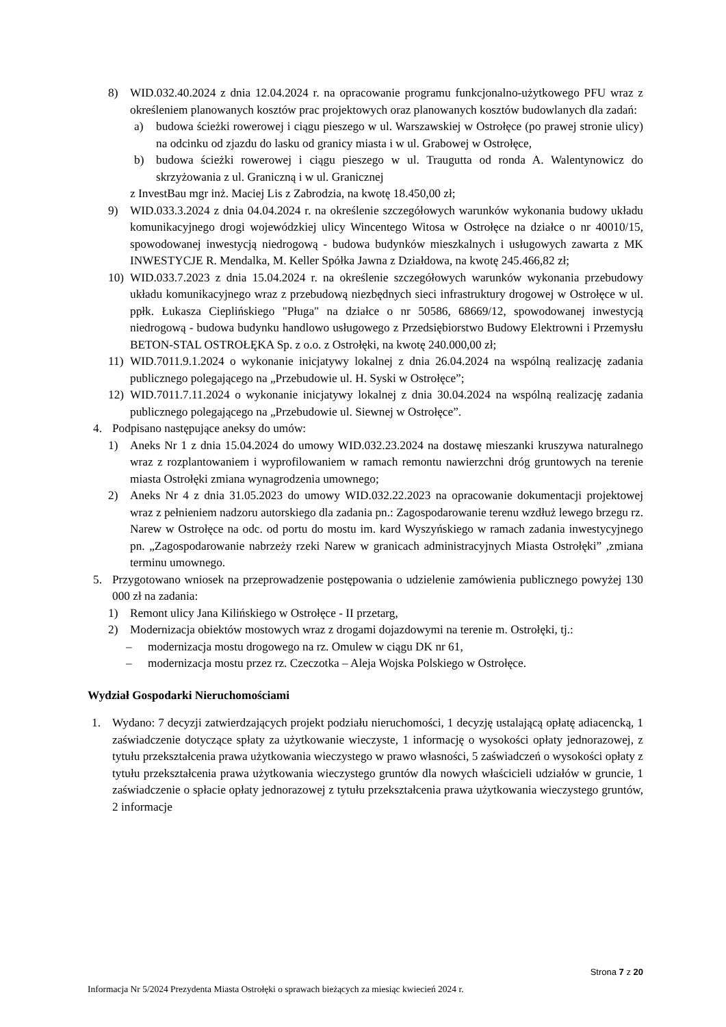8) WID.032.40.2024 z dnia 12.04.2024 r. na opracowanie programu funkcjonalno-użytkowego PFU wraz z określeniem planowanych kosztów prac projektowych oraz planowanych kosztów budowlanych dla zadań:
a) budowa ścieżki rowerowej i ciągu pieszego w ul. Warszawskiej w Ostrołęce (po prawej stronie ulicy) na odcinku od zjazdu do lasku od granicy miasta i w ul. Grabowej w Ostrołęce,
b) budowa ścieżki rowerowej i ciągu pieszego w ul. Traugutta od ronda A. Walentynowicz do skrzyżowania z ul. Graniczną i w ul. Granicznej
z InvestBau mgr inż. Maciej Lis z Zabrodzia, na kwotę 18.450,00 zł;
9) WID.033.3.2024 z dnia 04.04.2024 r. na określenie szczegółowych warunków wykonania budowy układu komunikacyjnego drogi wojewódzkiej ulicy Wincentego Witosa w Ostrołęce na działce o nr 40010/15, spowodowanej inwestycją niedrogową - budowa budynków mieszkalnych i usługowych zawarta z MK INWESTYCJE R. Mendalka, M. Keller Spółka Jawna z Działdowa, na kwotę 245.466,82 zł;
10) WID.033.7.2023 z dnia 15.04.2024 r. na określenie szczegółowych warunków wykonania przebudowy układu komunikacyjnego wraz z przebudową niezbędnych sieci infrastruktury drogowej w Ostrołęce w ul. ppłk. Łukasza Cieplińskiego "Pługa" na działce o nr 50586, 68669/12, spowodowanej inwestycją niedrogową - budowa budynku handlowo usługowego z Przedsiębiorstwo Budowy Elektrowni i Przemysłu BETON-STAL OSTROŁĘKA Sp. z o.o. z Ostrołęki, na kwotę 240.000,00 zł;
11) WID.7011.9.1.2024 o wykonanie inicjatywy lokalnej z dnia 26.04.2024 na wspólną realizację zadania publicznego polegającego na „Przebudowie ul. H. Syski w Ostrołęce”;
12) WID.7011.7.11.2024 o wykonanie inicjatywy lokalnej z dnia 30.04.2024 na wspólną realizację zadania publicznego polegającego na „Przebudowie ul. Siewnej w Ostrołęce”.
4. Podpisano następujące aneksy do umów:
1) Aneks Nr 1 z dnia 15.04.2024 do umowy WID.032.23.2024 na dostawę mieszanki kruszywa naturalnego wraz z rozplantowaniem i wyprofilowaniem w ramach remontu nawierzchni dróg gruntowych na terenie miasta Ostrołęki zmiana wynagrodzenia umownego;
2) Aneks Nr 4 z dnia 31.05.2023 do umowy WID.032.22.2023 na opracowanie dokumentacji projektowej wraz z pełnieniem nadzoru autorskiego dla zadania pn.: Zagospodarowanie terenu wzdłuż lewego brzegu rz. Narew w Ostrołęce na odc. od portu do mostu im. kard Wyszyńskiego w ramach zadania inwestycyjnego pn. „Zagospodarowanie nabrzeży rzeki Narew w granicach administracyjnych Miasta Ostrołęki” ,zmiana terminu umownego.
5. Przygotowano wniosek na przeprowadzenie postępowania o udzielenie zamówienia publicznego powyżej 130 000 zł na zadania:
1) Remont ulicy Jana Kilińskiego w Ostrołęce - II przetarg,
2) Modernizacja obiektów mostowych wraz z drogami dojazdowymi na terenie m. Ostrołęki, tj.:
– modernizacja mostu drogowego na rz. Omulew w ciągu DK nr 61,
– modernizacja mostu przez rz. Czeczotka – Aleja Wojska Polskiego w Ostrołęce.
Wydział Gospodarki Nieruchomościami
1. Wydano: 7 decyzji zatwierdzających projekt podziału nieruchomości, 1 decyzję ustalającą opłatę adiacencką, 1 zaświadczenie dotyczące spłaty za użytkowanie wieczyste, 1 informację o wysokości opłaty jednorazowej, z tytułu przekształcenia prawa użytkowania wieczystego w prawo własności, 5 zaświadczeń o wysokości opłaty z tytułu przekształcenia prawa użytkowania wieczystego gruntów dla nowych właścicieli udziałów w gruncie, 1 zaświadczenie o spłacie opłaty jednorazowej z tytułu przekształcenia prawa użytkowania wieczystego gruntów, 2 informacje
Strona 7 z 20
Informacja Nr 5/2024 Prezydenta Miasta Ostrołęki o sprawach bieżących za miesiąc kwiecień 2024 r.